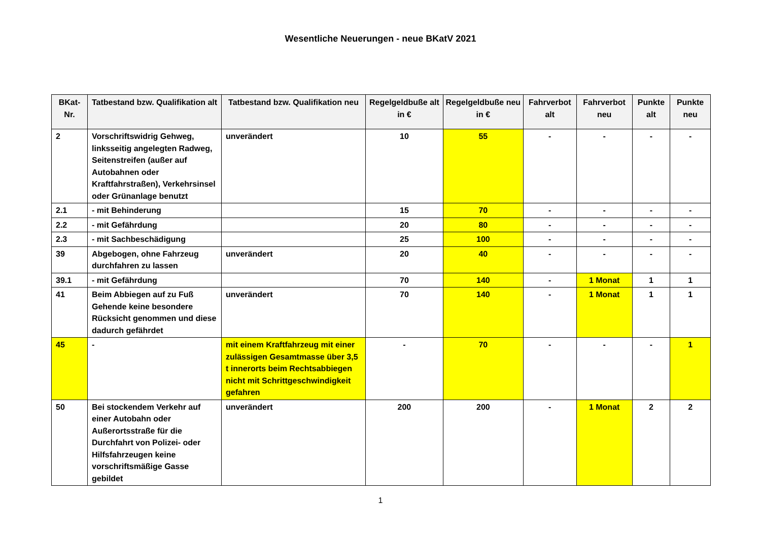Wesentliche Neuerungen - neue BKatV 2021
| BKat- Nr. | Tatbestand bzw. Qualifikation alt | Tatbestand bzw. Qualifikation neu | Regelgeldbuße alt in € | Regelgeldbuße neu in € | Fahrverbot alt | Fahrverbot neu | Punkte alt | Punkte neu |
| --- | --- | --- | --- | --- | --- | --- | --- | --- |
| 2 | Vorschriftswidrig Gehweg, linksseitig angelegten Radweg, Seitenstreifen (außer auf Autobahnen oder Kraftfahrstraßen), Verkehrsinsel oder Grünanlage benutzt | unverändert | 10 | 55 | - | - | - | - |
| 2.1 | - mit Behinderung | | 15 | 70 | - | - | - | - |
| 2.2 | - mit Gefährdung | | 20 | 80 | - | - | - | - |
| 2.3 | - mit Sachbeschädigung | | 25 | 100 | - | - | - | - |
| 39 | Abgebogen, ohne Fahrzeug durchfahren zu lassen | unverändert | 20 | 40 | - | - | - | - |
| 39.1 | - mit Gefährdung | | 70 | 140 | - | 1 Monat | 1 | 1 |
| 41 | Beim Abbiegen auf zu Fuß Gehende keine besondere Rücksicht genommen und diese dadurch gefährdet | unverändert | 70 | 140 | - | 1 Monat | 1 | 1 |
| 45 | - | mit einem Kraftfahrzeug mit einer zulässigen Gesamtmasse über 3,5 t innerorts beim Rechtsabbiegen nicht mit Schrittgeschwindigkeit gefahren | - | 70 | - | - | - | 1 |
| 50 | Bei stockendem Verkehr auf einer Autobahn oder Außerortsstraße für die Durchfahrt von Polizei- oder Hilfsfahrzeugen keine vorschriftsmäßige Gasse gebildet | unverändert | 200 | 200 | - | 1 Monat | 2 | 2 |
1